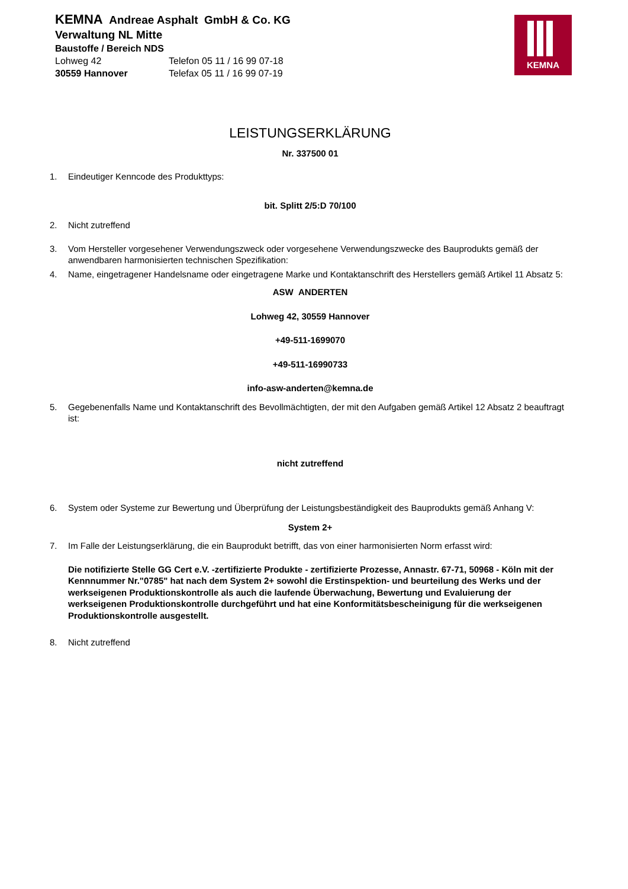KEMNA Andreae Asphalt GmbH & Co. KG
Verwaltung NL Mitte
Baustoffe / Bereich NDS
Lohweg 42 Telefon 05 11 / 16 99 07-18
30559 Hannover Telefax 05 11 / 16 99 07-19
KEMNA
LEISTUNGSERKLÄRUNG
Nr. 337500 01
1. Eindeutiger Kenncode des Produkttyps:
bit. Splitt 2/5:D 70/100
2. Nicht zutreffend
3. Vom Hersteller vorgesehener Verwendungszweck oder vorgesehene Verwendungszwecke des Bauprodukts gemäß der anwendbaren harmonisierten technischen Spezifikation:
4. Name, eingetragener Handelsname oder eingetragene Marke und Kontaktanschrift des Herstellers gemäß Artikel 11 Absatz 5:
ASW ANDERTEN
Lohweg 42, 30559 Hannover
+49-511-1699070
+49-511-16990733
info-asw-anderten@kemna.de
5. Gegebenenfalls Name und Kontaktanschrift des Bevollmächtigten, der mit den Aufgaben gemäß Artikel 12 Absatz 2 beauftragt ist:
nicht zutreffend
6. System oder Systeme zur Bewertung und Überprüfung der Leistungsbeständigkeit des Bauprodukts gemäß Anhang V:
System 2+
7. Im Falle der Leistungserklärung, die ein Bauprodukt betrifft, das von einer harmonisierten Norm erfasst wird:
Die notifizierte Stelle GG Cert e.V. -zertifizierte Produkte - zertifizierte Prozesse, Annastr. 67-71, 50968 - Köln mit der Kennnummer Nr."0785" hat nach dem System 2+ sowohl die Erstinspektion- und beurteilung des Werks und der werkseigenen Produktionskontrolle als auch die laufende Überwachung, Bewertung und Evaluierung der werkseigenen Produktionskontrolle durchgeführt und hat eine Konformitätsbescheinigung für die werkseigenen Produktionskontrolle ausgestellt.
8. Nicht zutreffend